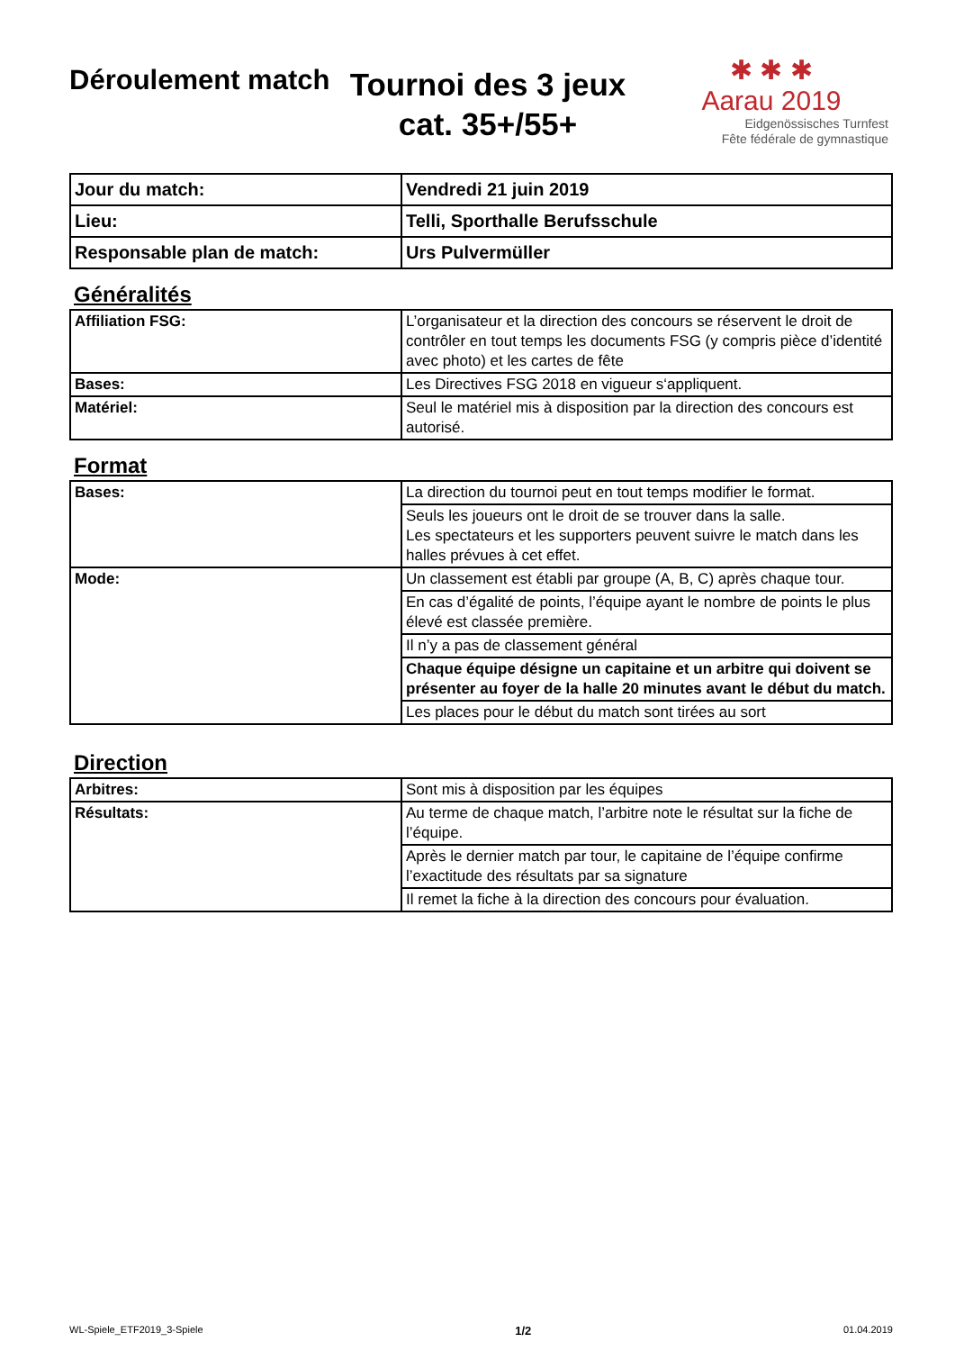Déroulement match
Tournoi des 3 jeux
cat. 35+/55+
✱ ✱ ✱
Aarau 2019
Eidgenössisches Turnfest
Fête fédérale de gymnastique
| Jour du match: | Vendredi 21 juin 2019 |
| Lieu: | Telli, Sporthalle Berufsschule |
| Responsable plan de match: | Urs Pulvermüller |
Généralités
| Affiliation FSG: | L’organisateur et la direction des concours se réservent le droit de contrôler en tout temps les documents FSG (y compris pièce d’identité avec photo) et les cartes de fête |
| Bases: | Les Directives FSG 2018 en vigueur s‘appliquent. |
| Matériel: | Seul le matériel mis à disposition par la direction des concours est autorisé. |
Format
| Bases: | La direction du tournoi peut en tout temps modifier le format. |
| | Seuls les joueurs ont le droit de se trouver dans la salle. Les spectateurs et les supporters peuvent suivre le match dans les halles prévues à cet effet. |
| Mode: | Un classement est établi par groupe (A, B, C) après chaque tour. |
| | En cas d’égalité de points, l’équipe ayant le nombre de points le plus élevé est classée première. |
| | Il n’y a pas de classement général |
| | Chaque équipe désigne un capitaine et un arbitre qui doivent se présenter au foyer de la halle 20 minutes avant le début du match. |
| | Les places pour le début du match sont tirées au sort |
Direction
| Arbitres: | Sont mis à disposition par les équipes |
| Résultats: | Au terme de chaque match, l’arbitre note le résultat sur la fiche de l’équipe. |
| | Après le dernier match par tour, le capitaine de l’équipe confirme l’exactitude des résultats par sa signature |
| | Il remet la fiche à la direction des concours pour évaluation. |
WL-Spiele_ETF2019_3-Spiele 1/2 01.04.2019